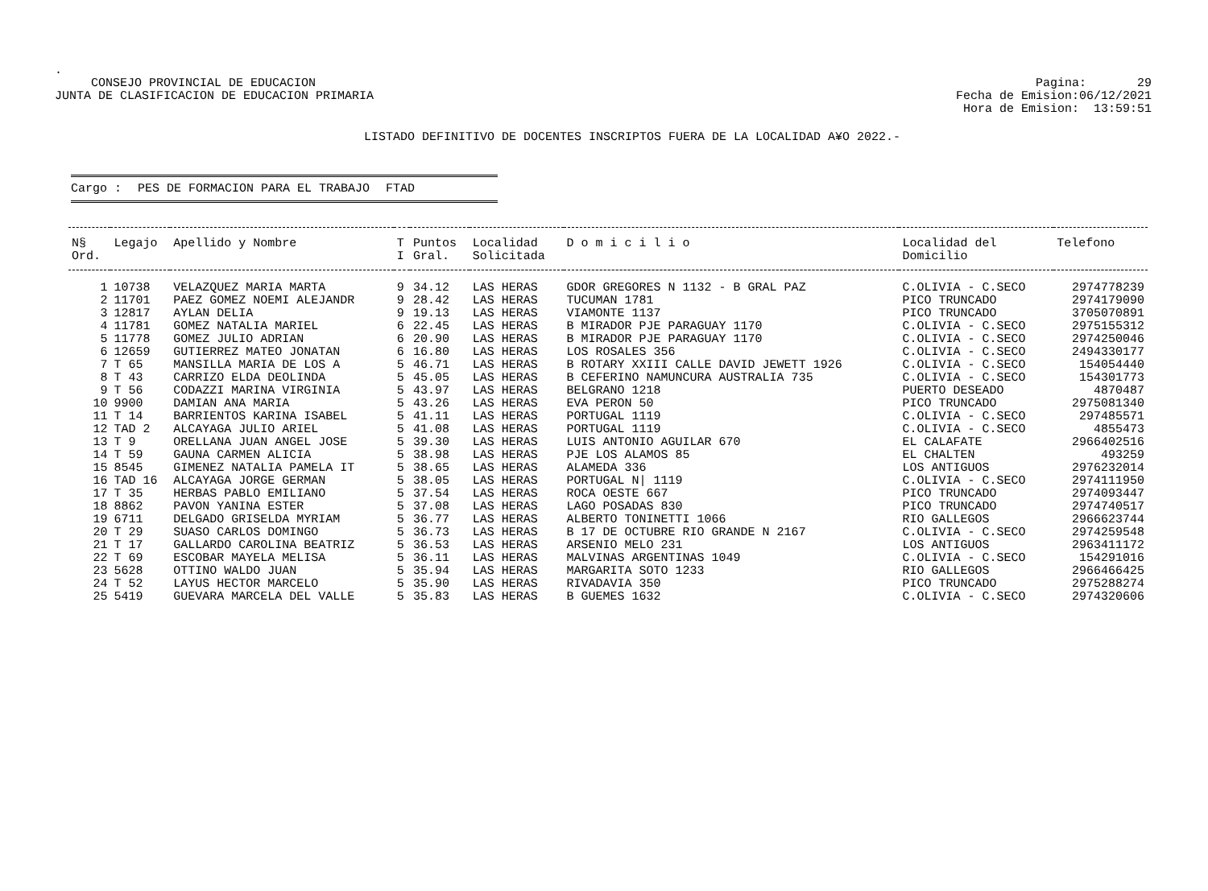.
CONSEJO PROVINCIAL DE EDUCACION
JUNTA DE CLASIFICACION DE EDUCACION PRIMARIA
Pagina: 29
Fecha de Emision:06/12/2021
Hora de Emision: 13:59:51
LISTADO DEFINITIVO DE DOCENTES INSCRIPTOS FUERA DE LA LOCALIDAD A¥O 2022.-
Cargo : PES DE FORMACION PARA EL TRABAJO FTAD
| N§ Ord. | Legajo | Apellido y Nombre | T I | Puntos Gral. | Localidad Solicitada | D o m i c i l i o | Localidad del Domicilio | Telefono |
| --- | --- | --- | --- | --- | --- | --- | --- | --- |
| 1 | 10738 | VELAZQUEZ MARIA MARTA | 9 | 34.12 | LAS HERAS | GDOR GREGORES N 1132 - B GRAL PAZ | C.OLIVIA - C.SECO | 2974778239 |
| 2 | 11701 | PAEZ GOMEZ NOEMI ALEJANDR | 9 | 28.42 | LAS HERAS | TUCUMAN 1781 | PICO TRUNCADO | 2974179090 |
| 3 | 12817 | AYLAN DELIA | 9 | 19.13 | LAS HERAS | VIAMONTE 1137 | PICO TRUNCADO | 3705070891 |
| 4 | 11781 | GOMEZ NATALIA MARIEL | 6 | 22.45 | LAS HERAS | B MIRADOR PJE PARAGUAY 1170 | C.OLIVIA - C.SECO | 2975155312 |
| 5 | 11778 | GOMEZ JULIO ADRIAN | 6 | 20.90 | LAS HERAS | B MIRADOR PJE PARAGUAY 1170 | C.OLIVIA - C.SECO | 2974250046 |
| 6 | 12659 | GUTIERREZ MATEO JONATAN | 6 | 16.80 | LAS HERAS | LOS ROSALES 356 | C.OLIVIA - C.SECO | 2494330177 |
| 7 | T 65 | MANSILLA MARIA DE LOS A | 5 | 46.71 | LAS HERAS | B ROTARY XXIII CALLE DAVID JEWETT 1926 | C.OLIVIA - C.SECO | 154054440 |
| 8 | T 43 | CARRIZO ELDA DEOLINDA | 5 | 45.05 | LAS HERAS | B CEFERINO NAMUNCURA AUSTRALIA 735 | C.OLIVIA - C.SECO | 154301773 |
| 9 | T 56 | CODAZZI MARINA VIRGINIA | 5 | 43.97 | LAS HERAS | BELGRANO 1218 | PUERTO DESEADO | 4870487 |
| 10 | 9900 | DAMIAN ANA MARIA | 5 | 43.26 | LAS HERAS | EVA PERON 50 | PICO TRUNCADO | 2975081340 |
| 11 | T 14 | BARRIENTOS KARINA ISABEL | 5 | 41.11 | LAS HERAS | PORTUGAL 1119 | C.OLIVIA - C.SECO | 297485571 |
| 12 | TAD 2 | ALCAYAGA JULIO ARIEL | 5 | 41.08 | LAS HERAS | PORTUGAL 1119 | C.OLIVIA - C.SECO | 4855473 |
| 13 | T 9 | ORELLANA JUAN ANGEL JOSE | 5 | 39.30 | LAS HERAS | LUIS ANTONIO AGUILAR 670 | EL CALAFATE | 2966402516 |
| 14 | T 59 | GAUNA CARMEN ALICIA | 5 | 38.98 | LAS HERAS | PJE LOS ALAMOS 85 | EL CHALTEN | 493259 |
| 15 | 8545 | GIMENEZ NATALIA PAMELA IT | 5 | 38.65 | LAS HERAS | ALAMEDA 336 | LOS ANTIGUOS | 2976232014 |
| 16 | TAD 16 | ALCAYAGA JORGE GERMAN | 5 | 38.05 | LAS HERAS | PORTUGAL N/ 1119 | C.OLIVIA - C.SECO | 2974111950 |
| 17 | T 35 | HERBAS PABLO EMILIANO | 5 | 37.54 | LAS HERAS | ROCA OESTE 667 | PICO TRUNCADO | 2974093447 |
| 18 | 8862 | PAVON YANINA ESTER | 5 | 37.08 | LAS HERAS | LAGO POSADAS 830 | PICO TRUNCADO | 2974740517 |
| 19 | 6711 | DELGADO GRISELDA MYRIAM | 5 | 36.77 | LAS HERAS | ALBERTO TONINETTI 1066 | RIO GALLEGOS | 2966623744 |
| 20 | T 29 | SUASO CARLOS DOMINGO | 5 | 36.73 | LAS HERAS | B 17 DE OCTUBRE RIO GRANDE N 2167 | C.OLIVIA - C.SECO | 2974259548 |
| 21 | T 17 | GALLARDO CAROLINA BEATRIZ | 5 | 36.53 | LAS HERAS | ARSENIO MELO 231 | LOS ANTIGUOS | 2963411172 |
| 22 | T 69 | ESCOBAR MAYELA MELISA | 5 | 36.11 | LAS HERAS | MALVINAS ARGENTINAS 1049 | C.OLIVIA - C.SECO | 154291016 |
| 23 | 5628 | OTTINO WALDO JUAN | 5 | 35.94 | LAS HERAS | MARGARITA SOTO 1233 | RIO GALLEGOS | 2966466425 |
| 24 | T 52 | LAYUS HECTOR MARCELO | 5 | 35.90 | LAS HERAS | RIVADAVIA 350 | PICO TRUNCADO | 2975288274 |
| 25 | 5419 | GUEVARA MARCELA DEL VALLE | 5 | 35.83 | LAS HERAS | B GUEMES 1632 | C.OLIVIA - C.SECO | 2974320606 |